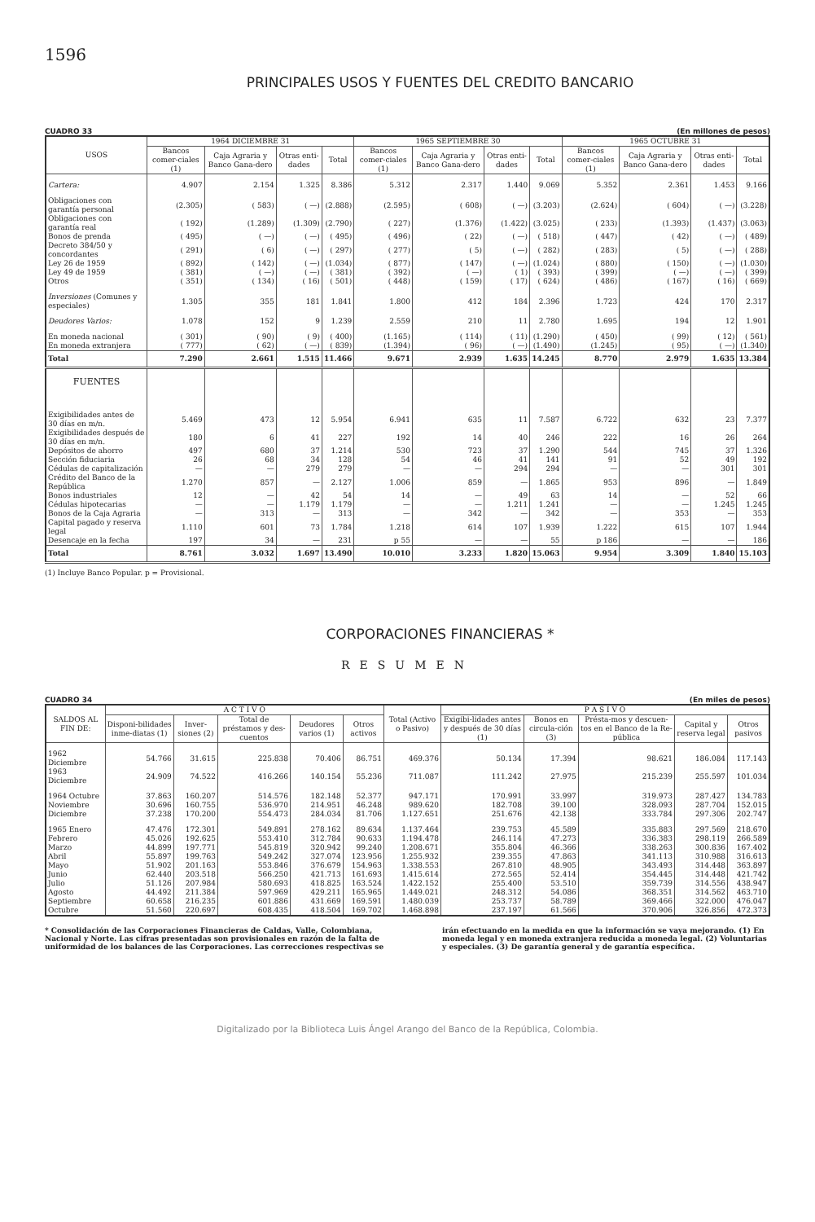1596
PRINCIPALES USOS Y FUENTES DEL CREDITO BANCARIO
CUADRO 33 (En millones de pesos)
| USOS | 1964 DICIEMBRE 31 | | | | 1965 SEPTIEMBRE 30 | | | | 1965 OCTUBRE 31 | | | |
| --- | --- | --- | --- | --- | --- | --- | --- | --- | --- | --- | --- | --- |
| | Bancos comer-ciales (1) | Caja Agraria y Banco Gana-dero | Otras enti-dades | Total | Bancos comer-ciales (1) | Caja Agraria y Banco Gana-dero | Otras enti-dades | Total | Bancos comer-ciales (1) | Caja Agraria y Banco Gana-dero | Otras enti-dades | Total |
| Cartera: | 4.907 | 2.154 | 1.325 | 8.386 | 5.312 | 2.317 | 1.440 | 9.069 | 5.352 | 2.361 | 1.453 | 9.166 |
| Obligaciones con garantía personal | (2.305) | ( 583) | ( —) | (2.888) | (2.595) | ( 608) | ( —) | (3.203) | (2.624) | ( 604) | ( —) | (3.228) |
| Obligaciones con garantía real | ( 192) | (1.289) | (1.309) | (2.790) | ( 227) | (1.376) | (1.422) | (3.025) | ( 233) | (1.393) | (1.437) | (3.063) |
| Bonos de prenda | ( 495) | ( —) | ( —) | ( 495) | ( 496) | ( 22) | ( —) | ( 518) | ( 447) | ( 42) | ( —) | ( 489) |
| Decreto 384/50 y concordantes | ( 291) | ( 6) | ( —) | ( 297) | ( 277) | ( 5) | ( —) | ( 282) | ( 283) | ( 5) | ( —) | ( 288) |
| Ley 26 de 1959 | ( 892) | ( 142) | ( —) | (1.034) | ( 877) | ( 147) | ( —) | (1.024) | ( 880) | ( 150) | ( —) | (1.030) |
| Ley 49 de 1959 | ( 381) | ( —) | ( —) | ( 381) | ( 392) | ( —) | ( 1) | ( 393) | ( 399) | ( —) | ( —) | ( 399) |
| Otros | ( 351) | ( 134) | ( 16) | ( 501) | ( 448) | ( 159) | ( 17) | ( 624) | ( 486) | ( 167) | ( 16) | ( 669) |
| Inversiones (Comunes y especiales) | 1.305 | 355 | 181 | 1.841 | 1.800 | 412 | 184 | 2.396 | 1.723 | 424 | 170 | 2.317 |
| Deudores Varios: | 1.078 | 152 | 9 | 1.239 | 2.559 | 210 | 11 | 2.780 | 1.695 | 194 | 12 | 1.901 |
| En moneda nacional | ( 301) | ( 90) | ( 9) | ( 400) | (1.165) | ( 114) | ( 11) | (1.290) | ( 450) | ( 99) | ( 12) | ( 561) |
| En moneda extranjera | ( 777) | ( 62) | ( —) | ( 839) | (1.394) | ( 96) | ( —) | (1.490) | (1.245) | ( 95) | ( —) | (1.340) |
| Total | 7.290 | 2.661 | 1.515 | 11.466 | 9.671 | 2.939 | 1.635 | 14.245 | 8.770 | 2.979 | 1.635 | 13.384 |
| FUENTES | | | | | | | | | | | | |
| Exigibilidades antes de 30 días en m/n. | 5.469 | 473 | 12 | 5.954 | 6.941 | 635 | 11 | 7.587 | 6.722 | 632 | 23 | 7.377 |
| Exigibilidades después de 30 días en m/n. | 180 | 6 | 41 | 227 | 192 | 14 | 40 | 246 | 222 | 16 | 26 | 264 |
| Depósitos de ahorro | 497 | 680 | 37 | 1.214 | 530 | 723 | 37 | 1.290 | 544 | 745 | 37 | 1.326 |
| Sección fiduciaria | 26 | 68 | 34 | 128 | 54 | 46 | 41 | 141 | 91 | 52 | 49 | 192 |
| Cédulas de capitalización | — | — | 279 | 279 | — | — | 294 | 294 | — | — | 301 | 301 |
| Crédito del Banco de la República | 1.270 | 857 | — | 2.127 | 1.006 | 859 | — | 1.865 | 953 | 896 | — | 1.849 |
| Bonos industriales | 12 | — | 42 | 54 | 14 | — | 49 | 63 | 14 | — | 52 | 66 |
| Cédulas hipotecarias | — | — | 1.179 | 1.179 | — | — | 1.211 | 1.241 | — | — | 1.245 | 1.245 |
| Bonos de la Caja Agraria | — | 313 | — | 313 | — | 342 | — | 342 | — | 353 | — | 353 |
| Capital pagado y reserva legal | 1.110 | 601 | 73 | 1.784 | 1.218 | 614 | 107 | 1.939 | 1.222 | 615 | 107 | 1.944 |
| Desencaje en la fecha | 197 | 34 | — | 231 | p 55 | — | — | 55 | p 186 | — | — | 186 |
| Total | 8.761 | 3.032 | 1.697 | 13.490 | 10.010 | 3.233 | 1.820 | 15.063 | 9.954 | 3.309 | 1.840 | 15.103 |
(1) Incluye Banco Popular. p = Provisional.
CORPORACIONES FINANCIERAS *
RESUMEN
CUADRO 34 (En miles de pesos)
| SALDOS AL FIN DE: | A C T I V O | | | | | Total (Activo o Pasivo) | P A S I V O | | | | |
| --- | --- | --- | --- | --- | --- | --- | --- | --- | --- | --- | --- |
| | Disponi-bilidades inme-diatas (1) | Inver-siones (2) | Total de préstamos y des-cuentos | Deudores varios (1) | Otros activos | | Exigibi-lidades antes y después de 30 días (1) | Bonos en circula-ción (3) | Présta-mos y descuen-tos en el Banco de la Re-pública | Capital y reserva legal | Otros pasivos |
| 1962 Diciembre | 54.766 | 31.615 | 225.838 | 70.406 | 86.751 | 469.376 | 50.134 | 17.394 | 98.621 | 186.084 | 117.143 |
| 1963 Diciembre | 24.909 | 74.522 | 416.266 | 140.154 | 55.236 | 711.087 | 111.242 | 27.975 | 215.239 | 255.597 | 101.034 |
| 1964 Octubre | 37.863 | 160.207 | 514.576 | 182.148 | 52.377 | 947.171 | 170.991 | 33.997 | 319.973 | 287.427 | 134.783 |
| Noviembre | 30.696 | 160.755 | 536.970 | 214.951 | 46.248 | 989.620 | 182.708 | 39.100 | 328.093 | 287.704 | 152.015 |
| Diciembre | 37.238 | 170.200 | 554.473 | 284.034 | 81.706 | 1.127.651 | 251.676 | 42.138 | 333.784 | 297.306 | 202.747 |
| 1965 Enero | 47.476 | 172.301 | 549.891 | 278.162 | 89.634 | 1.137.464 | 239.753 | 45.589 | 335.883 | 297.569 | 218.670 |
| Febrero | 45.026 | 192.625 | 553.410 | 312.784 | 90.633 | 1.194.478 | 246.114 | 47.273 | 336.383 | 298.119 | 266.589 |
| Marzo | 44.899 | 197.771 | 545.819 | 320.942 | 99.240 | 1.208.671 | 355.804 | 46.366 | 338.263 | 300.836 | 167.402 |
| Abril | 55.897 | 199.763 | 549.242 | 327.074 | 123.956 | 1.255.932 | 239.355 | 47.863 | 341.113 | 310.988 | 316.613 |
| Mayo | 51.902 | 201.163 | 553.846 | 376.679 | 154.963 | 1.338.553 | 267.810 | 48.905 | 343.493 | 314.448 | 363.897 |
| Junio | 62.440 | 203.518 | 566.250 | 421.713 | 161.693 | 1.415.614 | 272.565 | 52.414 | 354.445 | 314.448 | 421.742 |
| Julio | 51.126 | 207.984 | 580.693 | 418.825 | 163.524 | 1.422.152 | 255.400 | 53.510 | 359.739 | 314.556 | 438.947 |
| Agosto | 44.492 | 211.384 | 597.969 | 429.211 | 165.965 | 1.449.021 | 248.312 | 54.086 | 368.351 | 314.562 | 463.710 |
| Septiembre | 60.658 | 216.235 | 601.886 | 431.669 | 169.591 | 1.480.039 | 253.737 | 58.789 | 369.466 | 322.000 | 476.047 |
| Octubre | 51.560 | 220.697 | 608.435 | 418.504 | 169.702 | 1.468.898 | 237.197 | 61.566 | 370.906 | 326.856 | 472.373 |
* Consolidación de las Corporaciones Financieras de Caldas, Valle, Colombiana, Nacional y Norte. Las cifras presentadas son provisionales en razón de la falta de uniformidad de los balances de las Corporaciones. Las correcciones respectivas se
irán efectuando en la medida en que la información se vaya mejorando. (1) En moneda legal y en moneda extranjera reducida a moneda legal. (2) Voluntarias y especiales. (3) De garantía general y de garantía específica.
Digitalizado por la Biblioteca Luis Ángel Arango del Banco de la República, Colombia.